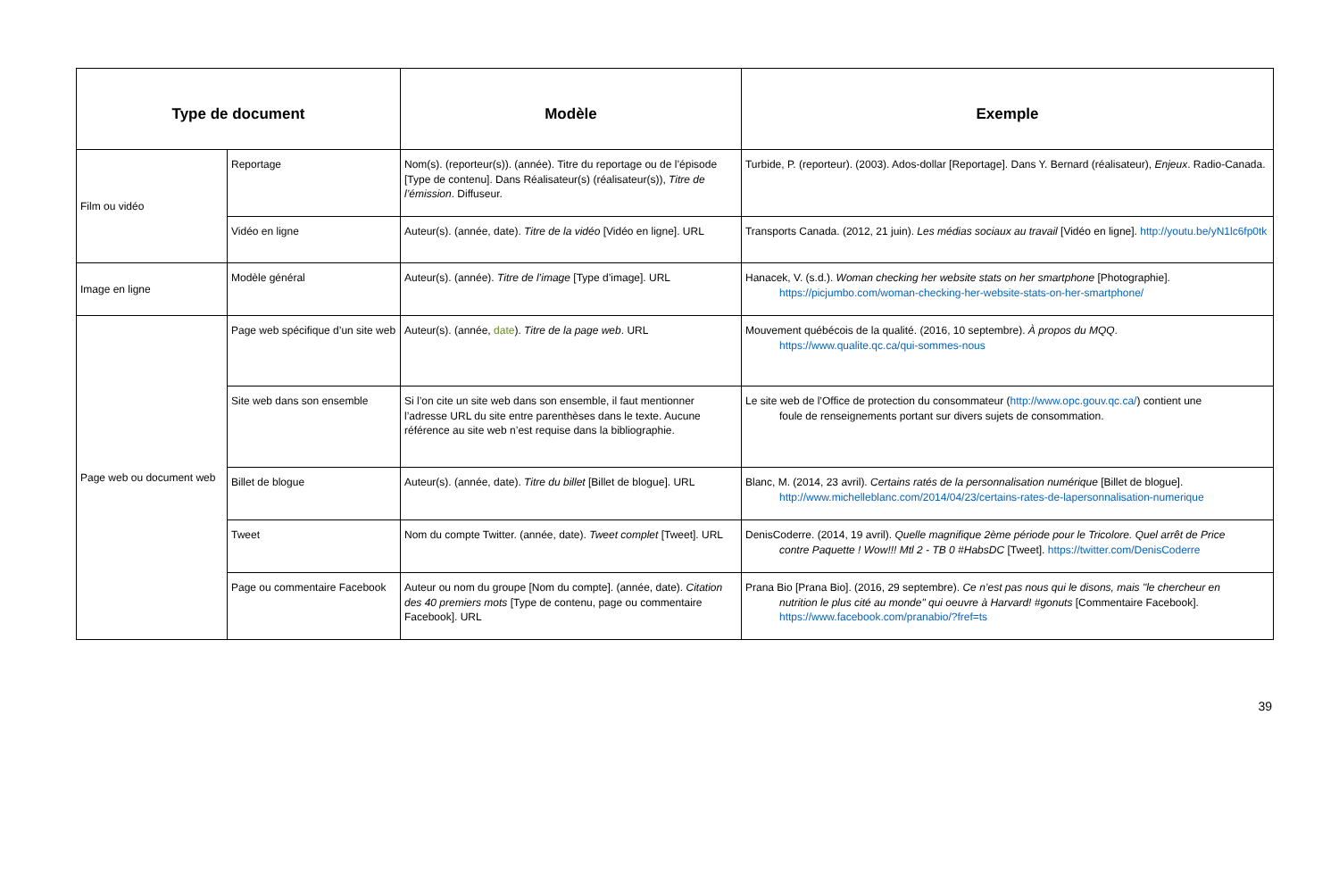| Type de document | | Modèle | Exemple |
| --- | --- | --- | --- |
| Film ou vidéo | Reportage | Nom(s). (reporteur(s)). (année). Titre du reportage ou de l’épisode [Type de contenu]. Dans Réalisateur(s) (réalisateur(s)), Titre de l’émission . Diffuseur. | Turbide, P. (reporteur). (2003). Ados-dollar [Reportage]. Dans Y. Bernard (réalisateur), Enjeux . Radio-Canada. |
| | Vidéo en ligne | Auteur(s). (année, date). Titre de la vidéo [Vidéo en ligne]. URL | Transports Canada. (2012, 21 juin). Les médias sociaux au travail [Vidéo en ligne]. http://youtu.be/yN1lc6fp0tk |
| Image en ligne | Modèle général | Auteur(s). (année). Titre de l’image [Type d’image]. URL | Hanacek, V. (s.d.). Woman checking her website stats on her smartphone [Photographie]. https://picjumbo.com/woman-checking-her-website-stats-on-her-smartphone/ |
| Page web ou document web | Page web spécifique d’un site web | Auteur(s). (année, date ). Titre de la page web . URL | Mouvement québécois de la qualité. (2016, 10 septembre). À propos du MQQ . https://www.qualite.qc.ca/qui-sommes-nous |
| | Site web dans son ensemble | Si l’on cite un site web dans son ensemble, il faut mentionner l’adresse URL du site entre parenthèses dans le texte. Aucune référence au site web n’est requise dans la bibliographie. | Le site web de l’Office de protection du consommateur ( http://www.opc.gouv.qc.ca/ ) contient une foule de renseignements portant sur divers sujets de consommation. |
| | Billet de blogue | Auteur(s). (année, date). Titre du billet [Billet de blogue]. URL | Blanc, M. (2014, 23 avril). Certains ratés de la personnalisation numérique [Billet de blogue]. http://www.michelleblanc.com/2014/04/23/certains-rates-de-lapersonnalisation-numerique |
| | Tweet | Nom du compte Twitter. (année, date). Tweet complet [Tweet]. URL | DenisCoderre. (2014, 19 avril). Quelle magnifique 2ème période pour le Tricolore. Quel arrêt de Price contre Paquette ! Wow!!! Mtl 2 - TB 0 #HabsDC [Tweet]. https://twitter.com/DenisCoderre |
| | Page ou commentaire Facebook | Auteur ou nom du groupe [Nom du compte]. (année, date). Citation des 40 premiers mots [Type de contenu, page ou commentaire Facebook]. URL | Prana Bio [Prana Bio]. (2016, 29 septembre). Ce n’est pas nous qui le disons, mais "le chercheur en nutrition le plus cité au monde" qui oeuvre à Harvard! #gonuts [Commentaire Facebook]. https://www.facebook.com/pranabio/?fref=ts |
39